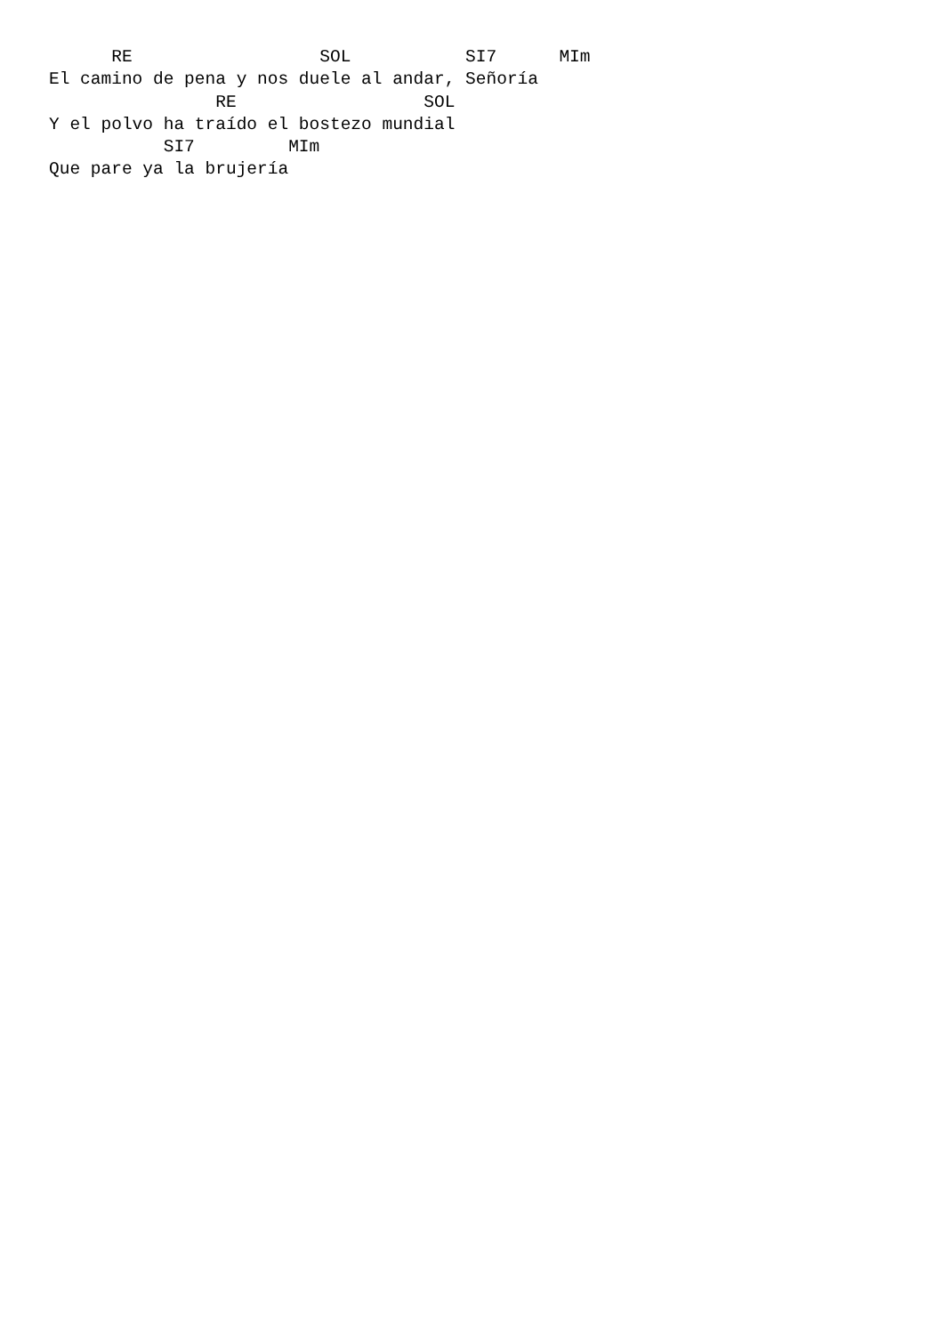RE                  SOL           SI7      MIm
El camino de pena y nos duele al andar, Señoría
                RE                  SOL
Y el polvo ha traído el bostezo mundial
           SI7         MIm
Que pare ya la brujería